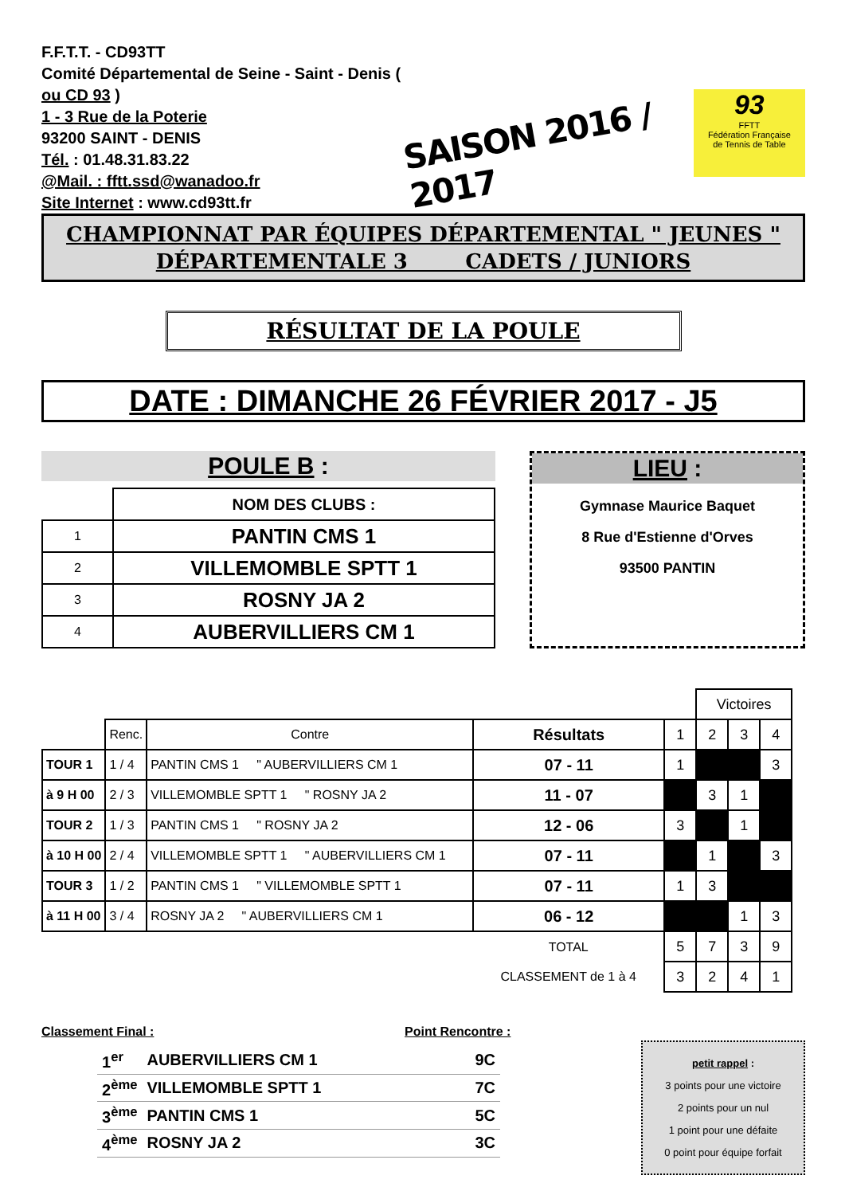F.F.T.T. - CD93TT
Comité Départemental de Seine - Saint - Denis ( ou CD 93 )
1 - 3 Rue de la Poterie
93200 SAINT - DENIS
Tél. : 01.48.31.83.22
@Mail. : fftt.ssd@wanadoo.fr
Site Internet : www.cd93tt.fr
SAISON 2016 / 2017
93
FFTT
Fédération Française
de Tennis de Table
CHAMPIONNAT PAR ÉQUIPES DÉPARTEMENTAL " JEUNES "
DÉPARTEMENTALE 3 CADETS / JUNIORS
RÉSULTAT DE LA POULE
DATE : DIMANCHE 26 FÉVRIER 2017 - J5
POULE B :
| | NOM DES CLUBS : |
| 1 | PANTIN CMS 1 |
| 2 | VILLEMOMBLE SPTT 1 |
| 3 | ROSNY JA 2 |
| 4 | AUBERVILLIERS CM 1 |
LIEU :
Gymnase Maurice Baquet
8 Rue d'Estienne d'Orves
93500 PANTIN
| | | | | | Victoires | | |
| | Renc. | Contre | Résultats | 1 | 2 | 3 | 4 |
| TOUR 1 | 1 / 4 | PANTIN CMS 1 " AUBERVILLIERS CM 1 | 07 - 11 | 1 | | | 3 |
| à 9 H 00 | 2 / 3 | VILLEMOMBLE SPTT 1 " ROSNY JA 2 | 11 - 07 | | 3 | 1 | |
| TOUR 2 | 1 / 3 | PANTIN CMS 1 " ROSNY JA 2 | 12 - 06 | 3 | | 1 | |
| à 10 H 00 | 2 / 4 | VILLEMOMBLE SPTT 1 " AUBERVILLIERS CM 1 | 07 - 11 | | 1 | | 3 |
| TOUR 3 | 1 / 2 | PANTIN CMS 1 " VILLEMOMBLE SPTT 1 | 07 - 11 | 1 | 3 | | |
| à 11 H 00 | 3 / 4 | ROSNY JA 2 " AUBERVILLIERS CM 1 | 06 - 12 | | | 1 | 3 |
| | | | TOTAL | 5 | 7 | 3 | 9 |
| | | | CLASSEMENT de 1 à 4 | 3 | 2 | 4 | 1 |
Classement Final :
| 1<sup>er</sup> | AUBERVILLIERS CM 1 | 9C |
| 2<sup>ème</sup> | VILLEMOMBLE SPTT 1 | 7C |
| 3<sup>ème</sup> | PANTIN CMS 1 | 5C |
| 4<sup>ème</sup> | ROSNY JA 2 | 3C |
Point Rencontre :
petit rappel :
3 points pour une victoire
2 points pour un nul
1 point pour une défaite
0 point pour équipe forfait